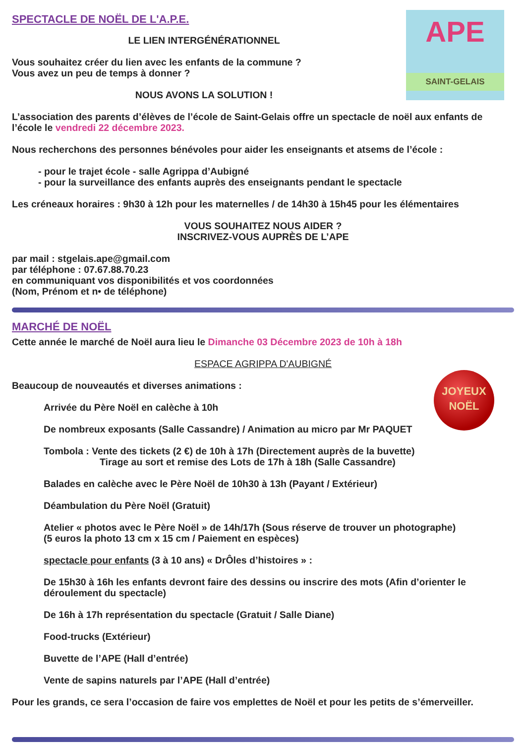APE
SAINT-GELAIS
SPECTACLE DE NOËL DE L'A.P.E.
LE LIEN INTERGÉNÉRATIONNEL
Vous souhaitez créer du lien avec les enfants de la commune ?
Vous avez un peu de temps à donner ?
NOUS AVONS LA SOLUTION !
L’association des parents d’élèves de l’école de Saint-Gelais offre un spectacle de noël aux enfants de l’école le vendredi 22 décembre 2023.
Nous recherchons des personnes bénévoles pour aider les enseignants et atsems de l’école :
- pour le trajet école - salle Agrippa d’Aubigné
- pour la surveillance des enfants auprès des enseignants pendant le spectacle
Les créneaux horaires : 9h30 à 12h pour les maternelles / de 14h30 à 15h45 pour les élémentaires
VOUS SOUHAITEZ NOUS AIDER ?
INSCRIVEZ-VOUS AUPRÈS DE L’APE
par mail : stgelais.ape@gmail.com
par téléphone : 07.67.88.70.23
en communiquant vos disponibilités et vos coordonnées
(Nom, Prénom et n• de téléphone)
MARCHÉ DE NOËL
Cette année le marché de Noël aura lieu le Dimanche 03 Décembre 2023 de 10h à 18h
ESPACE AGRIPPA D'AUBIGNÉ
JOYEUX
NOËL
Beaucoup de nouveautés et diverses animations :
Arrivée du Père Noël en calèche à 10h
De nombreux exposants (Salle Cassandre) / Animation au micro par Mr PAQUET
Tombola : Vente des tickets (2 €) de 10h à 17h (Directement auprès de la buvette)
Tirage au sort et remise des Lots de 17h à 18h (Salle Cassandre)
Balades en calèche avec le Père Noël de 10h30 à 13h (Payant / Extérieur)
Déambulation du Père Noël (Gratuit)
Atelier « photos avec le Père Noël » de 14h/17h (Sous réserve de trouver un photographe)
(5 euros la photo 13 cm x 15 cm / Paiement en espèces)
spectacle pour enfants (3 à 10 ans) « DrÔles d’histoires » :
De 15h30 à 16h les enfants devront faire des dessins ou inscrire des mots (Afin d’orienter le déroulement du spectacle)
De 16h à 17h représentation du spectacle (Gratuit / Salle Diane)
Food-trucks (Extérieur)
Buvette de l’APE (Hall d’entrée)
Vente de sapins naturels par l’APE (Hall d’entrée)
Pour les grands, ce sera l’occasion de faire vos emplettes de Noël et pour les petits de s’émerveiller.